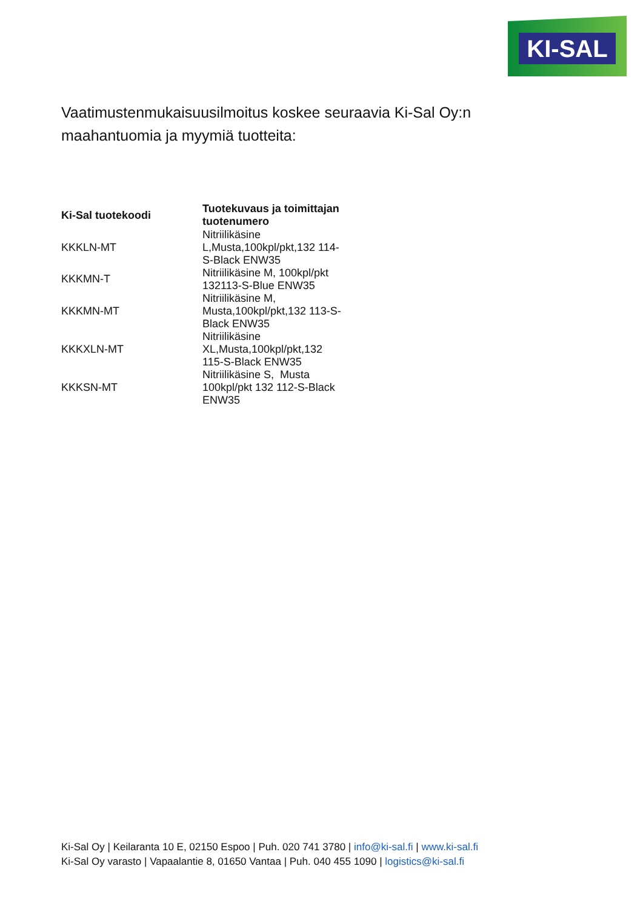KI-SAL
Vaatimustenmukaisuusilmoitus koskee seuraavia Ki-Sal Oy:n maahantuomia ja myymiä tuotteita:
| Ki-Sal tuotekoodi | Tuotekuvaus ja toimittajan tuotenumero |
| --- | --- |
| KKKLN-MT | Nitriilikäsine L,Musta,100kpl/pkt,132 114-S-Black ENW35 |
| KKKMN-T | Nitriilikäsine M, 100kpl/pkt 132113-S-Blue ENW35 |
| KKKMN-MT | Nitriilikäsine M, Musta,100kpl/pkt,132 113-S-Black ENW35 |
| KKKXLN-MT | Nitriilikäsine XL,Musta,100kpl/pkt,132 115-S-Black ENW35 |
| KKKSN-MT | Nitriilikäsine S, Musta 100kpl/pkt 132 112-S-Black ENW35 |
Ki-Sal Oy | Keilaranta 10 E, 02150 Espoo | Puh. 020 741 3780 | info@ki-sal.fi | www.ki-sal.fi
Ki-Sal Oy varasto | Vapaalantie 8, 01650 Vantaa | Puh. 040 455 1090 | logistics@ki-sal.fi